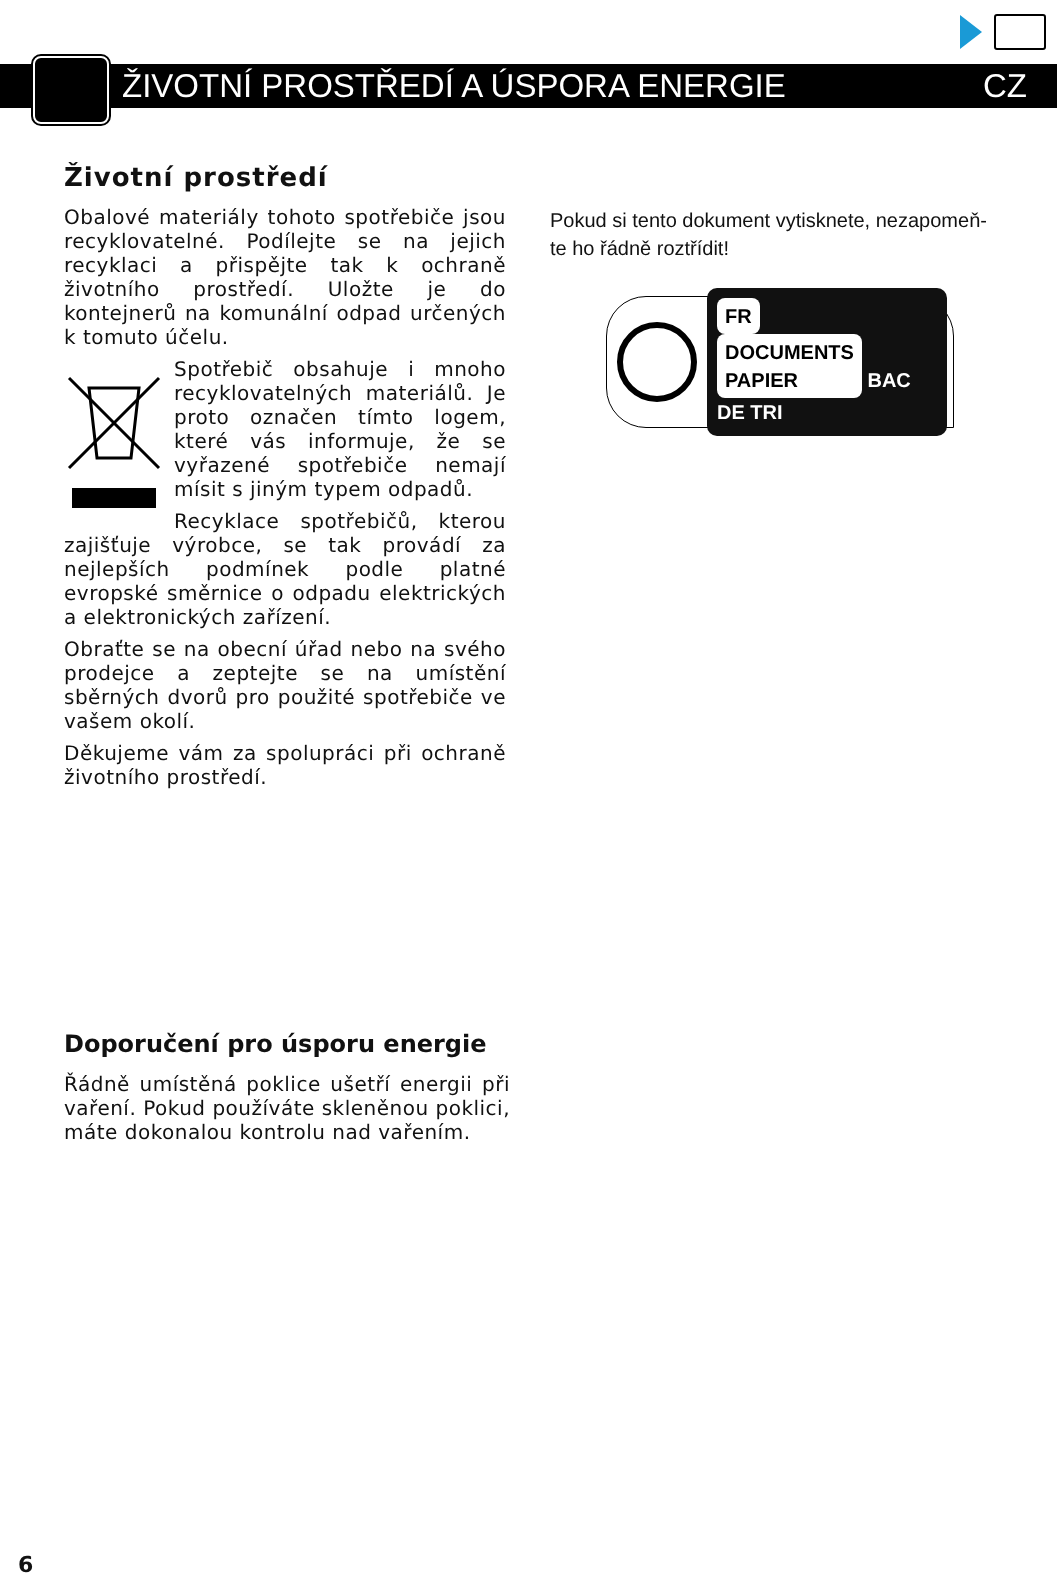ŽIVOTNÍ PROSTŘEDÍ A ÚSPORA ENERGIE CZ
Životní prostředí
Obalové materiály tohoto spotřebiče jsou recyklovatelné. Podílejte se na jejich recyklaci a přispějte tak k ochraně životního prostředí. Uložte je do kontejnerů na komunální odpad určených k tomuto účelu.
Spotřebič obsahuje i mnoho recyklovatelných materiálů. Je proto označen tímto logem, které vás informuje, že se vyřazené spotřebiče nemají mísit s jiným typem odpadů.
Recyklace spotřebičů, kterou zajišťuje výrobce, se tak provádí za nejlepších podmínek podle platné evropské směrnice o odpadu elektrických a elektronických zařízení.
Obraťte se na obecní úřad nebo na svého prodejce a zeptejte se na umístění sběrných dvorů pro použité spotřebiče ve vašem okolí.
Děkujeme vám za spolupráci při ochraně životního prostředí.
Pokud si tento dokument vytisknete, nezapomeň-
te ho řádně roztřídit!
FR
DOCUMENTS
PAPIER BAC DE TRI
Doporučení pro úsporu energie
Řádně umístěná poklice ušetří energii při vaření. Pokud používáte skleněnou poklici, máte dokonalou kontrolu nad vařením.
6